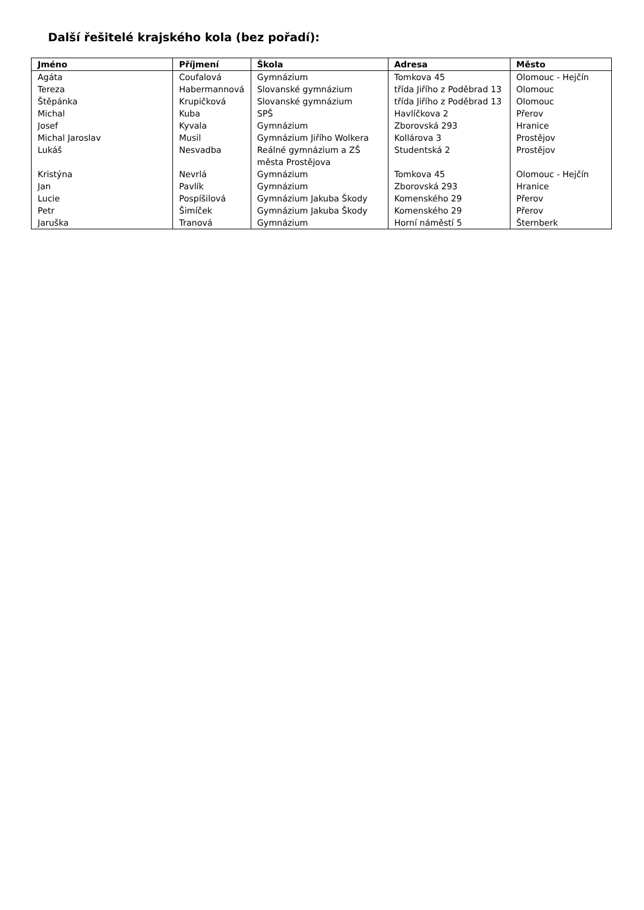Další řešitelé krajského kola (bez pořadí):
| Jméno | Příjmení | Škola | Adresa | Město |
| --- | --- | --- | --- | --- |
| Agáta | Coufalová | Gymnázium | Tomkova 45 | Olomouc - Hejčín |
| Tereza | Habermannová | Slovanské gymnázium | třída Jiřího z Poděbrad 13 | Olomouc |
| Štěpánka | Krupičková | Slovanské gymnázium | třída Jiřího z Poděbrad 13 | Olomouc |
| Michal | Kuba | SPŠ | Havlíčkova 2 | Přerov |
| Josef | Kyvala | Gymnázium | Zborovská 293 | Hranice |
| Michal Jaroslav | Musil | Gymnázium Jiřího Wolkera | Kollárova 3 | Prostějov |
| Lukáš | Nesvadba | Reálné gymnázium a ZŠ města Prostějova | Studentská 2 | Prostějov |
| Kristýna | Nevrlá | Gymnázium | Tomkova 45 | Olomouc - Hejčín |
| Jan | Pavlík | Gymnázium | Zborovská 293 | Hranice |
| Lucie | Pospíšilová | Gymnázium Jakuba Škody | Komenského 29 | Přerov |
| Petr | Šimíček | Gymnázium Jakuba Škody | Komenského 29 | Přerov |
| Jaruška | Tranová | Gymnázium | Horní náměstí 5 | Šternberk |